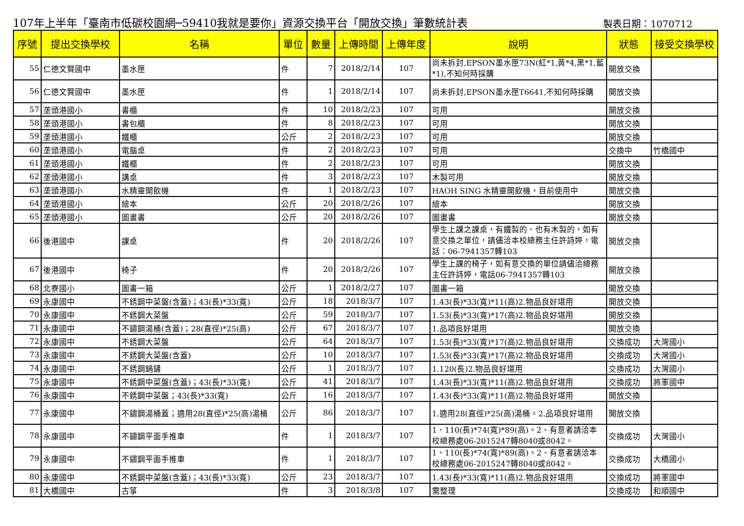107年上半年「臺南市低碳校園網─59410我就是要你」資源交換平台「開放交換」筆數統計表 製表日期：1070712
| 序號 | 提出交換學校 | 名稱 | 單位 | 數量 | 上傳時間 | 上傳年度 | 說明 | 狀態 | 接受交換學校 |
| --- | --- | --- | --- | --- | --- | --- | --- | --- | --- |
| 55 | 仁德文賢國中 | 墨水匣 | 件 | 7 | 2018/2/14 | 107 | 尚未拆封,EPSON墨水匣73N(紅*1,黃*4,黑*1,藍*1),不知何時採購 | 開放交換 | |
| 56 | 仁德文賢國中 | 墨水匣 | 件 | 1 | 2018/2/14 | 107 | 尚未拆封,EPSON墨水匣T6641,不知何時採購 | 開放交換 | |
| 57 | 垄頭港國小 | 書櫃 | 件 | 10 | 2018/2/23 | 107 | 可用 | 開放交換 | |
| 58 | 垄頭港國小 | 書包櫃 | 件 | 8 | 2018/2/23 | 107 | 可用 | 開放交換 | |
| 59 | 垄頭港國小 | 鐵櫃 | 公斤 | 2 | 2018/2/23 | 107 | 可用 | 開放交換 | |
| 60 | 垄頭港國小 | 電腦桌 | 件 | 2 | 2018/2/23 | 107 | 可用 | 交換中 | 竹橋國中 |
| 61 | 垄頭港國小 | 鐵櫃 | 件 | 2 | 2018/2/23 | 107 | 可用 | 開放交換 | |
| 62 | 垄頭港國小 | 講桌 | 件 | 3 | 2018/2/23 | 107 | 木製可用 | 開放交換 | |
| 63 | 垄頭港國小 | 水精靈開飲機 | 件 | 1 | 2018/2/23 | 107 | HAOH SING 水精靈開飲機，目前使用中 | 開放交換 | |
| 64 | 垄頭港國小 | 繪本 | 公斤 | 20 | 2018/2/26 | 107 | 繪本 | 開放交換 | |
| 65 | 垄頭港國小 | 圖畫書 | 公斤 | 20 | 2018/2/26 | 107 | 圖畫書 | 開放交換 | |
| 66 | 後港國中 | 課桌 | 件 | 20 | 2018/2/26 | 107 | 學生上課之課桌，有鐵製的、也有木製的，如有意交換之單位，請儘洽本校總務主任許詩婷，電話：06-7941357轉103 | 開放交換 | |
| 67 | 後港國中 | 椅子 | 件 | 20 | 2018/2/26 | 107 | 學生上課的椅子，如有意交換的單位請儘洽總務主任許詩婷，電話06-7941357轉103 | 開放交換 | |
| 68 | 北寮國小 | 圖書一箱 | 公斤 | 1 | 2018/2/27 | 107 | 圖書一箱 | 開放交換 | |
| 69 | 永康國中 | 不銹鋼中菜盤(含蓋)；43(長)*33(寬) | 公斤 | 18 | 2018/3/7 | 107 | 1.43(長)*33(寬)*11(高)2.物品良好堪用 | 開放交換 | |
| 70 | 永康國中 | 不銹鋼大菜盤 | 公斤 | 59 | 2018/3/7 | 107 | 1.53(長)*33(寬)*17(高)2.物品良好堪用 | 開放交換 | |
| 71 | 永康國中 | 不鏽鋼湯桶(含蓋)；28(直徑)*25(高) | 公斤 | 67 | 2018/3/7 | 107 | 1.品項良好堪用 | 開放交換 | |
| 72 | 永康國中 | 不銹鋼大菜盤 | 公斤 | 64 | 2018/3/7 | 107 | 1.53(長)*33(寬)*17(高)2.物品良好堪用 | 交換成功 | 大灣國小 |
| 73 | 永康國中 | 不銹鋼大菜盤(含蓋) | 公斤 | 10 | 2018/3/7 | 107 | 1.53(長)*33(寬)*17(高)2.物品良好堪用 | 交換成功 | 大灣國小 |
| 74 | 永康國中 | 不銹鋼鍋鏟 | 公斤 | 1 | 2018/3/7 | 107 | 1.120(長)2.物品良好堪用 | 交換成功 | 大灣國小 |
| 75 | 永康國中 | 不銹鋼中菜盤(含蓋)；43(長)*33(寬) | 公斤 | 41 | 2018/3/7 | 107 | 1.43(長)*33(寬)*11(高)2.物品良好堪用 | 交換成功 | 將軍國中 |
| 76 | 永康國中 | 不銹鋼中菜盤；43(長)*33(寬) | 公斤 | 16 | 2018/3/7 | 107 | 1.43(長)*33(寬)*11(高)2.物品良好堪用 | 開放交換 | |
| 77 | 永康國中 | 不鏽鋼湯桶蓋；適用28(直徑)*25(高)湯桶 | 公斤 | 86 | 2018/3/7 | 107 | 1.適用28(直徑)*25(高)湯桶。2.品項良好堪用 | 開放交換 | |
| 78 | 永康國中 | 不鏽鋼平面手推車 | 件 | 1 | 2018/3/7 | 107 | 1、110(長)*74(寬)*89(高)。2、有意者請洽本校總務處06-2015247轉8040或8042。 | 交換成功 | 大灣國小 |
| 79 | 永康國中 | 不鏽鋼平面手推車 | 件 | 1 | 2018/3/7 | 107 | 1、110(長)*74(寬)*89(高)。2、有意者請洽本校總務處06-2015247轉8040或8042。 | 交換成功 | 大橋國小 |
| 80 | 永康國中 | 不銹鋼中菜盤(含蓋)；43(長)*33(寬) | 公斤 | 23 | 2018/3/7 | 107 | 1.43(長)*33(寬)*11(高)2.物品良好堪用 | 交換成功 | 將軍國中 |
| 81 | 大橋國中 | 古箏 | 件 | 3 | 2018/3/8 | 107 | 需整理 | 交換成功 | 和順國中 |